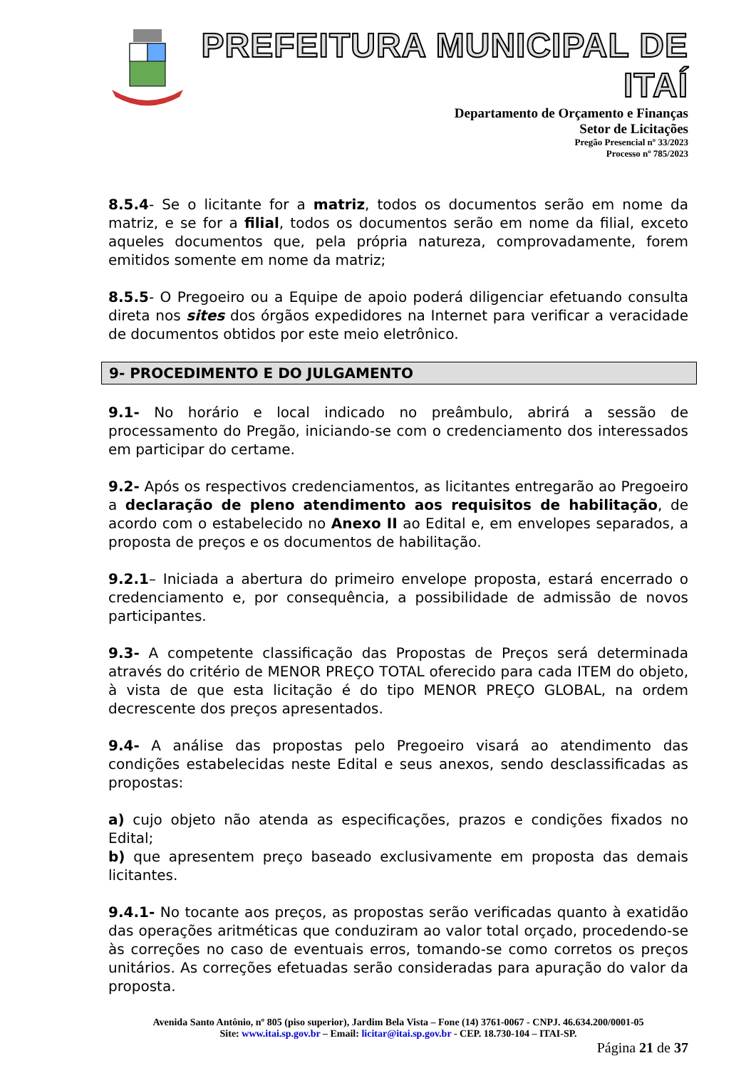PREFEITURA MUNICIPAL DE ITAÍ
Departamento de Orçamento e Finanças
Setor de Licitações
Pregão Presencial nº 33/2023
Processo nº 785/2023
8.5.4- Se o licitante for a matriz, todos os documentos serão em nome da matriz, e se for a filial, todos os documentos serão em nome da filial, exceto aqueles documentos que, pela própria natureza, comprovadamente, forem emitidos somente em nome da matriz;
8.5.5- O Pregoeiro ou a Equipe de apoio poderá diligenciar efetuando consulta direta nos sites dos órgãos expedidores na Internet para verificar a veracidade de documentos obtidos por este meio eletrônico.
9- PROCEDIMENTO E DO JULGAMENTO
9.1- No horário e local indicado no preâmbulo, abrirá a sessão de processamento do Pregão, iniciando-se com o credenciamento dos interessados em participar do certame.
9.2- Após os respectivos credenciamentos, as licitantes entregarão ao Pregoeiro a declaração de pleno atendimento aos requisitos de habilitação, de acordo com o estabelecido no Anexo II ao Edital e, em envelopes separados, a proposta de preços e os documentos de habilitação.
9.2.1– Iniciada a abertura do primeiro envelope proposta, estará encerrado o credenciamento e, por consequência, a possibilidade de admissão de novos participantes.
9.3- A competente classificação das Propostas de Preços será determinada através do critério de MENOR PREÇO TOTAL oferecido para cada ITEM do objeto, à vista de que esta licitação é do tipo MENOR PREÇO GLOBAL, na ordem decrescente dos preços apresentados.
9.4- A análise das propostas pelo Pregoeiro visará ao atendimento das condições estabelecidas neste Edital e seus anexos, sendo desclassificadas as propostas:
a) cujo objeto não atenda as especificações, prazos e condições fixados no Edital;
b) que apresentem preço baseado exclusivamente em proposta das demais licitantes.
9.4.1- No tocante aos preços, as propostas serão verificadas quanto à exatidão das operações aritméticas que conduziram ao valor total orçado, procedendo-se às correções no caso de eventuais erros, tomando-se como corretos os preços unitários. As correções efetuadas serão consideradas para apuração do valor da proposta.
Avenida Santo Antônio, nº 805 (piso superior), Jardim Bela Vista – Fone (14) 3761-0067 - CNPJ. 46.634.200/0001-05
Site: www.itai.sp.gov.br – Email: licitar@itai.sp.gov.br - CEP. 18.730-104 – ITAI-SP.
Página 21 de 37